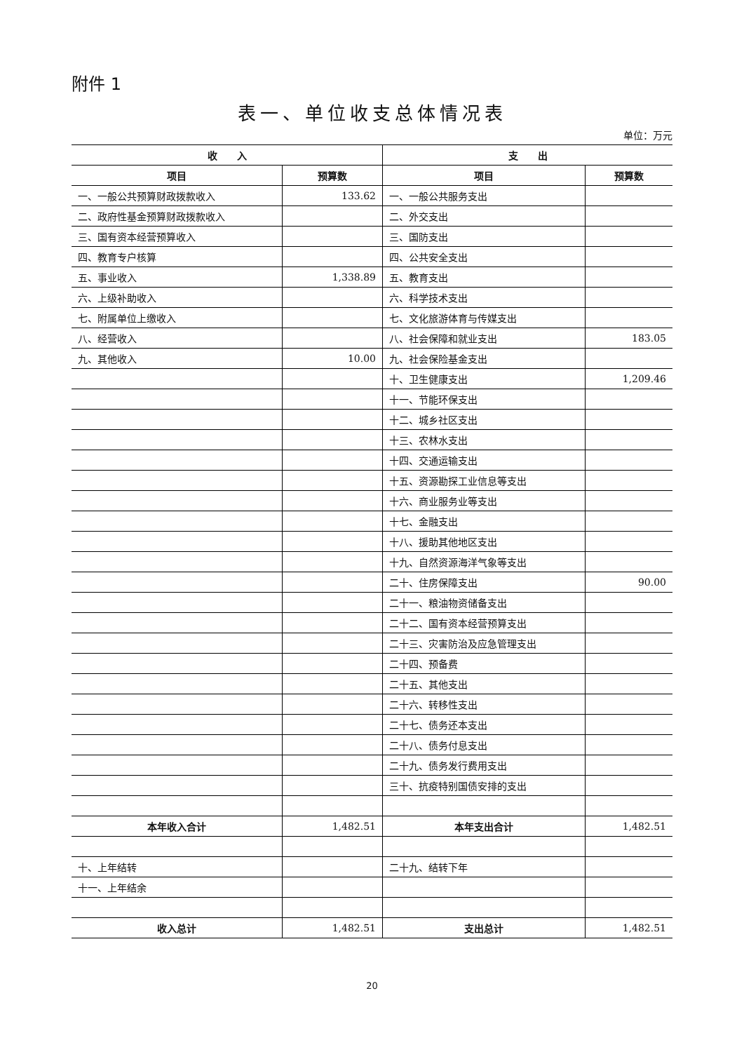附件 1
表一、单位收支总体情况表
单位：万元
| 收 入 | | 支 出 | |
| --- | --- | --- | --- |
| 项目 | 预算数 | 项目 | 预算数 |
| 一、一般公共预算财政拨款收入 | 133.62 | 一、一般公共服务支出 | |
| 二、政府性基金预算财政拨款收入 | | 二、外交支出 | |
| 三、国有资本经营预算收入 | | 三、国防支出 | |
| 四、教育专户核算 | | 四、公共安全支出 | |
| 五、事业收入 | 1,338.89 | 五、教育支出 | |
| 六、上级补助收入 | | 六、科学技术支出 | |
| 七、附属单位上缴收入 | | 七、文化旅游体育与传媒支出 | |
| 八、经营收入 | | 八、社会保障和就业支出 | 183.05 |
| 九、其他收入 | 10.00 | 九、社会保险基金支出 | |
| | | 十、卫生健康支出 | 1,209.46 |
| | | 十一、节能环保支出 | |
| | | 十二、城乡社区支出 | |
| | | 十三、农林水支出 | |
| | | 十四、交通运输支出 | |
| | | 十五、资源勘探工业信息等支出 | |
| | | 十六、商业服务业等支出 | |
| | | 十七、金融支出 | |
| | | 十八、援助其他地区支出 | |
| | | 十九、自然资源海洋气象等支出 | |
| | | 二十、住房保障支出 | 90.00 |
| | | 二十一、粮油物资储备支出 | |
| | | 二十二、国有资本经营预算支出 | |
| | | 二十三、灾害防治及应急管理支出 | |
| | | 二十四、预备费 | |
| | | 二十五、其他支出 | |
| | | 二十六、转移性支出 | |
| | | 二十七、债务还本支出 | |
| | | 二十八、债务付息支出 | |
| | | 二十九、债务发行费用支出 | |
| | | 三十、抗疫特别国债安排的支出 | |
| 本年收入合计 | 1,482.51 | 本年支出合计 | 1,482.51 |
| 十、上年结转 | | 二十九、结转下年 | |
| 十一、上年结余 | | | |
| 收入总计 | 1,482.51 | 支出总计 | 1,482.51 |
20